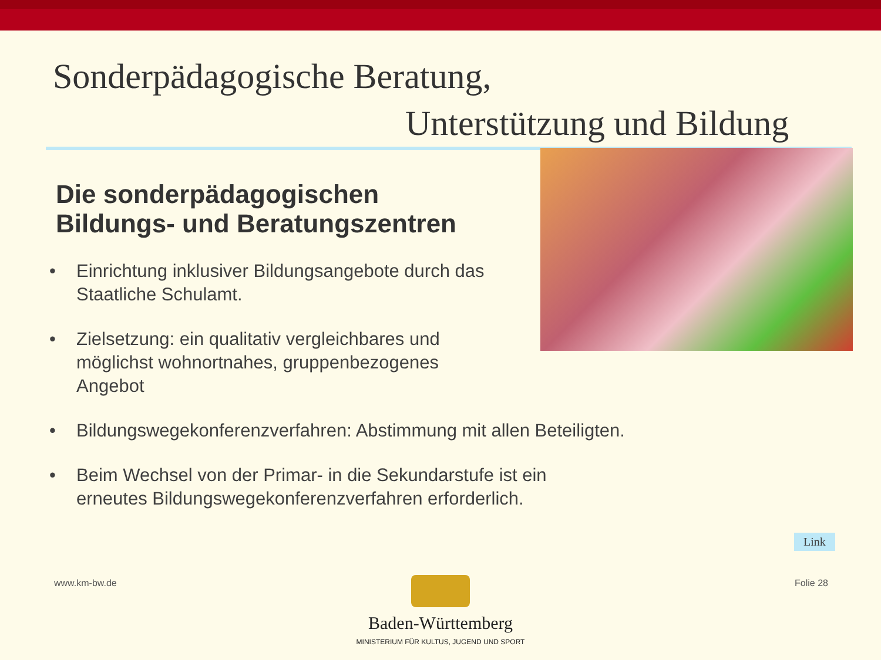Sonderpädagogische Beratung,
Unterstützung und Bildung
Die sonderpädagogischen
Bildungs- und Beratungszentren
• Einrichtung inklusiver Bildungsangebote durch das Staatliche Schulamt.
• Zielsetzung: ein qualitativ vergleichbares und möglichst wohnortnahes, gruppenbezogenes Angebot
• Bildungswegekonferenzverfahren: Abstimmung mit allen Beteiligten.
• Beim Wechsel von der Primar- in die Sekundarstufe ist ein erneutes Bildungswegekonferenzverfahren erforderlich.
Link
www.km-bw.de Folie 28
Baden-Württemberg
MINISTERIUM FÜR KULTUS, JUGEND UND SPORT